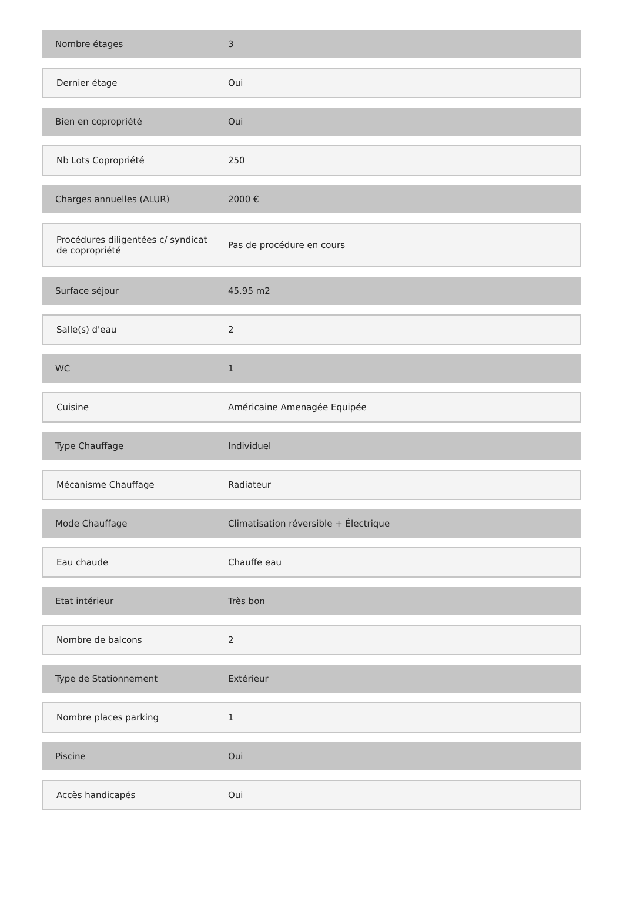| Nombre étages | 3 |
| Dernier étage | Oui |
| Bien en copropriété | Oui |
| Nb Lots Copropriété | 250 |
| Charges annuelles (ALUR) | 2000 € |
| Procédures diligentées c/ syndicat de copropriété | Pas de procédure en cours |
| Surface séjour | 45.95 m2 |
| Salle(s) d'eau | 2 |
| WC | 1 |
| Cuisine | Américaine Amenagée Equipée |
| Type Chauffage | Individuel |
| Mécanisme Chauffage | Radiateur |
| Mode Chauffage | Climatisation réversible + Électrique |
| Eau chaude | Chauffe eau |
| Etat intérieur | Très bon |
| Nombre de balcons | 2 |
| Type de Stationnement | Extérieur |
| Nombre places parking | 1 |
| Piscine | Oui |
| Accès handicapés | Oui |